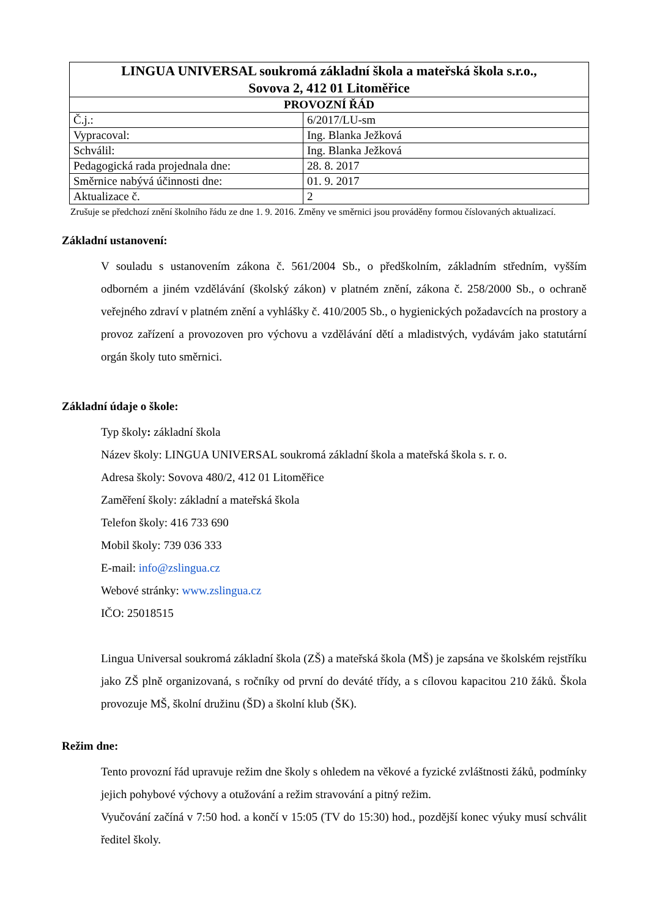| LINGUA UNIVERSAL soukromá základní škola a mateřská škola s.r.o., Sovova 2, 412 01 Litoměřice | |
| --- | --- |
| PROVOZNÍ ŘÁD | |
| Č.j.: | 6/2017/LU-sm |
| Vypracoval: | Ing. Blanka Ježková |
| Schválil: | Ing. Blanka Ježková |
| Pedagogická rada projednala dne: | 28. 8. 2017 |
| Směrnice nabývá účinnosti dne: | 01. 9. 2017 |
| Aktualizace č. | 2 |
Zrušuje se předchozí znění školního řádu ze dne 1. 9. 2016. Změny ve směrnici jsou prováděny formou číslovaných aktualizací.
Základní ustanovení:
V souladu s ustanovením zákona č. 561/2004 Sb., o předškolním, základním středním, vyšším odborném a jiném vzdělávání (školský zákon) v platném znění, zákona č. 258/2000 Sb., o ochraně veřejného zdraví v platném znění a vyhlášky č. 410/2005 Sb., o hygienických požadavcích na prostory a provoz zařízení a provozoven pro výchovu a vzdělávání dětí a mladistvých, vydávám jako statutární orgán školy tuto směrnici.
Základní údaje o škole:
Typ školy: základní škola
Název školy: LINGUA UNIVERSAL soukromá základní škola a mateřská škola s. r. o.
Adresa školy: Sovova 480/2, 412 01 Litoměřice
Zaměření školy: základní a mateřská škola
Telefon školy: 416 733 690
Mobil školy: 739 036 333
E-mail: info@zslingua.cz
Webové stránky: www.zslingua.cz
IČO: 25018515
Lingua Universal soukromá základní škola (ZŠ) a mateřská škola (MŠ) je zapsána ve školském rejstříku jako ZŠ plně organizovaná, s ročníky od první do deváté třídy, a s cílovou kapacitou 210 žáků. Škola provozuje MŠ, školní družinu (ŠD) a školní klub (ŠK).
Režim dne:
Tento provozní řád upravuje režim dne školy s ohledem na věkové a fyzické zvláštnosti žáků, podmínky jejich pohybové výchovy a otužování a režim stravování a pitný režim.
Vyučování začíná v 7:50 hod. a končí v 15:05 (TV do 15:30) hod., pozdější konec výuky musí schválit ředitel školy.